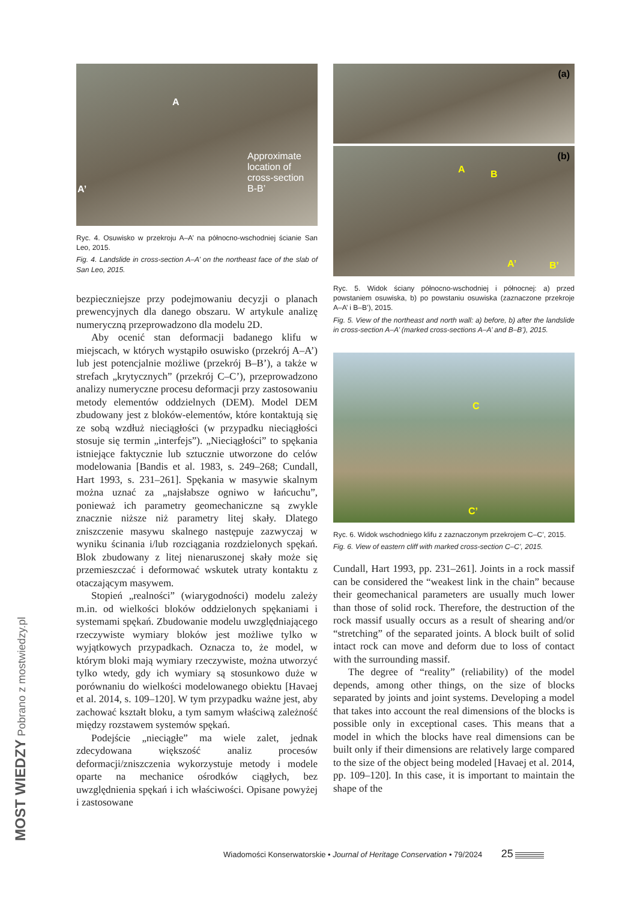A
Approximate
location of
cross-section
B-B’ A’
Ryc. 4. Osuwisko w przekroju A–A’ na północno-wschodniej ścianie San Leo, 2015.
Fig. 4. Landslide in cross-section A–A’ on the northeast face of the slab of San Leo, 2015.
bezpieczniejsze przy podejmowaniu decyzji o planach prewencyjnych dla danego obszaru. W artykule analizę numeryczną przeprowadzono dla modelu 2D.
Aby ocenić stan deformacji badanego klifu w miejscach, w których wystąpiło osuwisko (przekrój A–A’) lub jest potencjalnie możliwe (przekrój B–B’), a także w strefach „krytycznych” (przekrój C–C’), przeprowadzono analizy numeryczne procesu deformacji przy zastosowaniu metody elementów oddzielnych (DEM). Model DEM zbudowany jest z bloków-elementów, które kontaktują się ze sobą wzdłuż nieciągłości (w przypadku nieciągłości stosuje się termin „interfejs”). „Nieciągłości” to spękania istniejące faktycznie lub sztucznie utworzone do celów modelowania [Bandis et al. 1983, s. 249–268; Cundall, Hart 1993, s. 231–261]. Spękania w masywie skalnym można uznać za „najsłabsze ogniwo w łańcuchu”, ponieważ ich parametry geomechaniczne są zwykle znacznie niższe niż parametry litej skały. Dlatego zniszczenie masywu skalnego następuje zazwyczaj w wyniku ścinania i/lub rozciągania rozdzielonych spękań. Blok zbudowany z litej nienaruszonej skały może się przemieszczać i deformować wskutek utraty kontaktu z otaczającym masywem.
Stopień „realności” (wiarygodności) modelu zależy m.in. od wielkości bloków oddzielonych spękaniami i systemami spękań. Zbudowanie modelu uwzględniającego rzeczywiste wymiary bloków jest możliwe tylko w wyjątkowych przypadkach. Oznacza to, że model, w którym bloki mają wymiary rzeczywiste, można utworzyć tylko wtedy, gdy ich wymiary są stosunkowo duże w porównaniu do wielkości modelowanego obiektu [Havaej et al. 2014, s. 109–120]. W tym przypadku ważne jest, aby zachować kształt bloku, a tym samym właściwą zależność między rozstawem systemów spękań.
Podejście „nieciągłe” ma wiele zalet, jednak zdecydowana większość analiz procesów deformacji/zniszczenia wykorzystuje metody i modele oparte na mechanice ośrodków ciągłych, bez uwzględnienia spękań i ich właściwości. Opisane powyżej i zastosowane
(a)
(b)
A B
A’ B’
Ryc. 5. Widok ściany północno-wschodniej i północnej: a) przed powstaniem osuwiska, b) po powstaniu osuwiska (zaznaczone przekroje A–A’ i B–B’), 2015.
Fig. 5. View of the northeast and north wall: a) before, b) after the landslide in cross-section A–A’ (marked cross-sections A–A’ and B–B’), 2015.
C
C’
Ryc. 6. Widok wschodniego klifu z zaznaczonym przekrojem C–C’, 2015.
Fig. 6. View of eastern cliff with marked cross-section C–C’, 2015.
Cundall, Hart 1993, pp. 231–261]. Joints in a rock massif can be considered the “weakest link in the chain” because their geomechanical parameters are usually much lower than those of solid rock. Therefore, the destruction of the rock massif usually occurs as a result of shearing and/or “stretching” of the separated joints. A block built of solid intact rock can move and deform due to loss of contact with the surrounding massif.
The degree of “reality” (reliability) of the model depends, among other things, on the size of blocks separated by joints and joint systems. Developing a model that takes into account the real dimensions of the blocks is possible only in exceptional cases. This means that a model in which the blocks have real dimensions can be built only if their dimensions are relatively large compared to the size of the object being modeled [Havaej et al. 2014, pp. 109–120]. In this case, it is important to maintain the shape of the
Wiadomości Konserwatorskie • Journal of Heritage Conservation • 79/2024 25
MOST WIEDZY Pobrano z mostwiedzy.pl